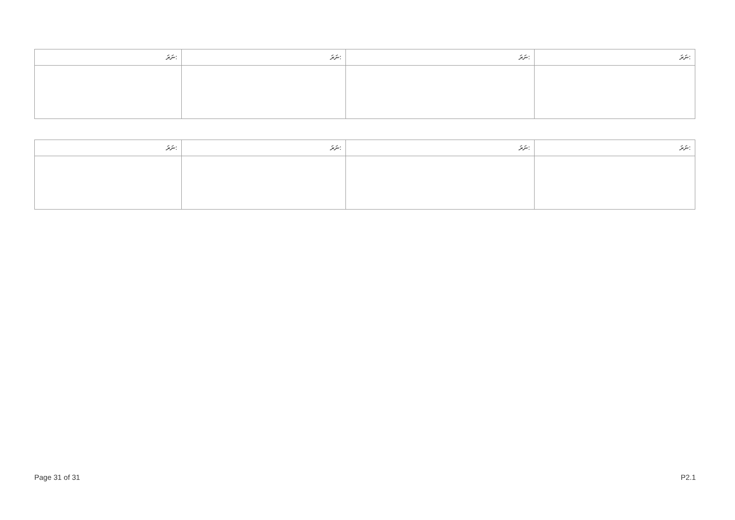| ނަރަ: | ނަރަ: | ނަރަ: | ނަރަ: |
| --- | --- | --- | --- |
| ނަރަ: | ނަރަ: | ނަރަ: | ނަރަ: |
| --- | --- | --- | --- |
Page 31 of 31 P2.1